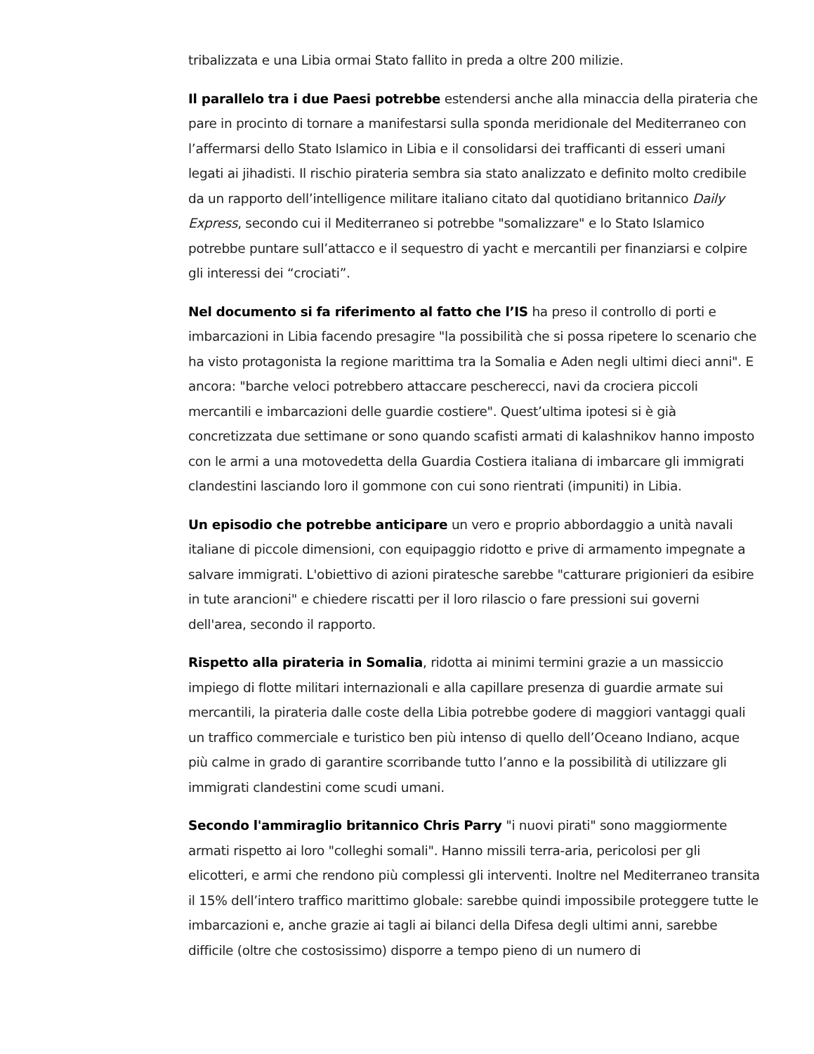tribalizzata e una Libia ormai Stato fallito in preda a oltre 200 milizie.
Il parallelo tra i due Paesi potrebbe estendersi anche alla minaccia della pirateria che pare in procinto di tornare a manifestarsi sulla sponda meridionale del Mediterraneo con l’affermarsi dello Stato Islamico in Libia e il consolidarsi dei trafficanti di esseri umani legati ai jihadisti. Il rischio pirateria sembra sia stato analizzato e definito molto credibile da un rapporto dell’intelligence militare italiano citato dal quotidiano britannico Daily Express, secondo cui il Mediterraneo si potrebbe "somalizzare" e lo Stato Islamico potrebbe puntare sull’attacco e il sequestro di yacht e mercantili per finanziarsi e colpire gli interessi dei “crociati”.
Nel documento si fa riferimento al fatto che l’IS ha preso il controllo di porti e imbarcazioni in Libia facendo presagire "la possibilità che si possa ripetere lo scenario che ha visto protagonista la regione marittima tra la Somalia e Aden negli ultimi dieci anni". E ancora: "barche veloci potrebbero attaccare pescherecci, navi da crociera piccoli mercantili e imbarcazioni delle guardie costiere". Quest’ultima ipotesi si è già concretizzata due settimane or sono quando scafisti armati di kalashnikov hanno imposto con le armi a una motovedetta della Guardia Costiera italiana di imbarcare gli immigrati clandestini lasciando loro il gommone con cui sono rientrati (impuniti) in Libia.
Un episodio che potrebbe anticipare un vero e proprio abbordaggio a unità navali italiane di piccole dimensioni, con equipaggio ridotto e prive di armamento impegnate a salvare immigrati. L'obiettivo di azioni piratesche sarebbe "catturare prigionieri da esibire in tute arancioni" e chiedere riscatti per il loro rilascio o fare pressioni sui governi dell'area, secondo il rapporto.
Rispetto alla pirateria in Somalia, ridotta ai minimi termini grazie a un massiccio impiego di flotte militari internazionali e alla capillare presenza di guardie armate sui mercantili, la pirateria dalle coste della Libia potrebbe godere di maggiori vantaggi quali un traffico commerciale e turistico ben più intenso di quello dell’Oceano Indiano, acque più calme in grado di garantire scorribande tutto l’anno e la possibilità di utilizzare gli immigrati clandestini come scudi umani.
Secondo l'ammiraglio britannico Chris Parry "i nuovi pirati" sono maggiormente armati rispetto ai loro "colleghi somali". Hanno missili terra-aria, pericolosi per gli elicotteri, e armi che rendono più complessi gli interventi. Inoltre nel Mediterraneo transita il 15% dell’intero traffico marittimo globale: sarebbe quindi impossibile proteggere tutte le imbarcazioni e, anche grazie ai tagli ai bilanci della Difesa degli ultimi anni, sarebbe difficile (oltre che costosissimo) disporre a tempo pieno di un numero di